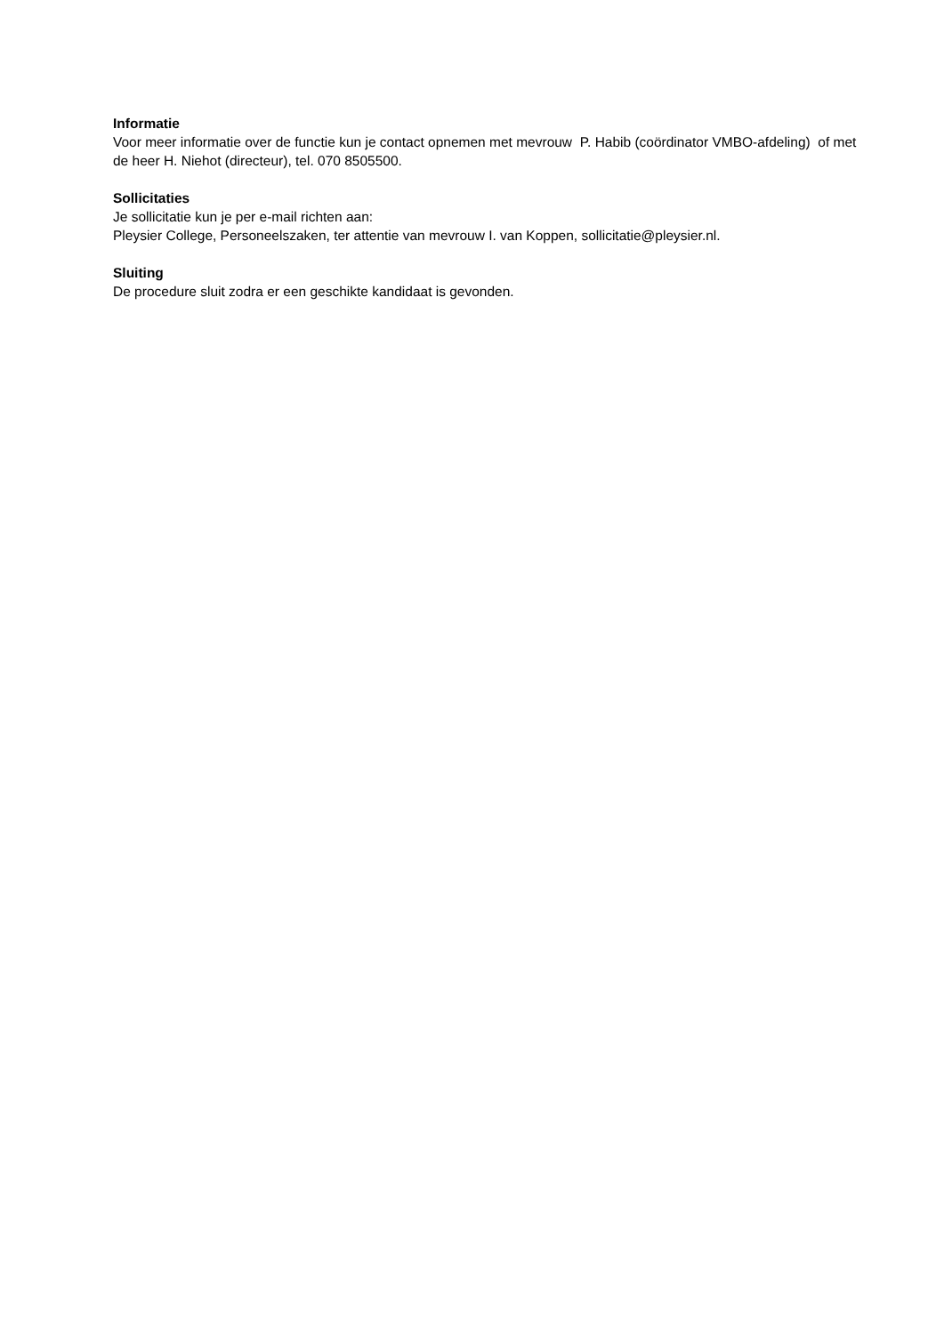Informatie
Voor meer informatie over de functie kun je contact opnemen met mevrouw P. Habib (coördinator VMBO-afdeling) of met de heer H. Niehot (directeur), tel. 070 8505500.
Sollicitaties
Je sollicitatie kun je per e-mail richten aan:
Pleysier College, Personeelszaken, ter attentie van mevrouw I. van Koppen, sollicitatie@pleysier.nl.
Sluiting
De procedure sluit zodra er een geschikte kandidaat is gevonden.